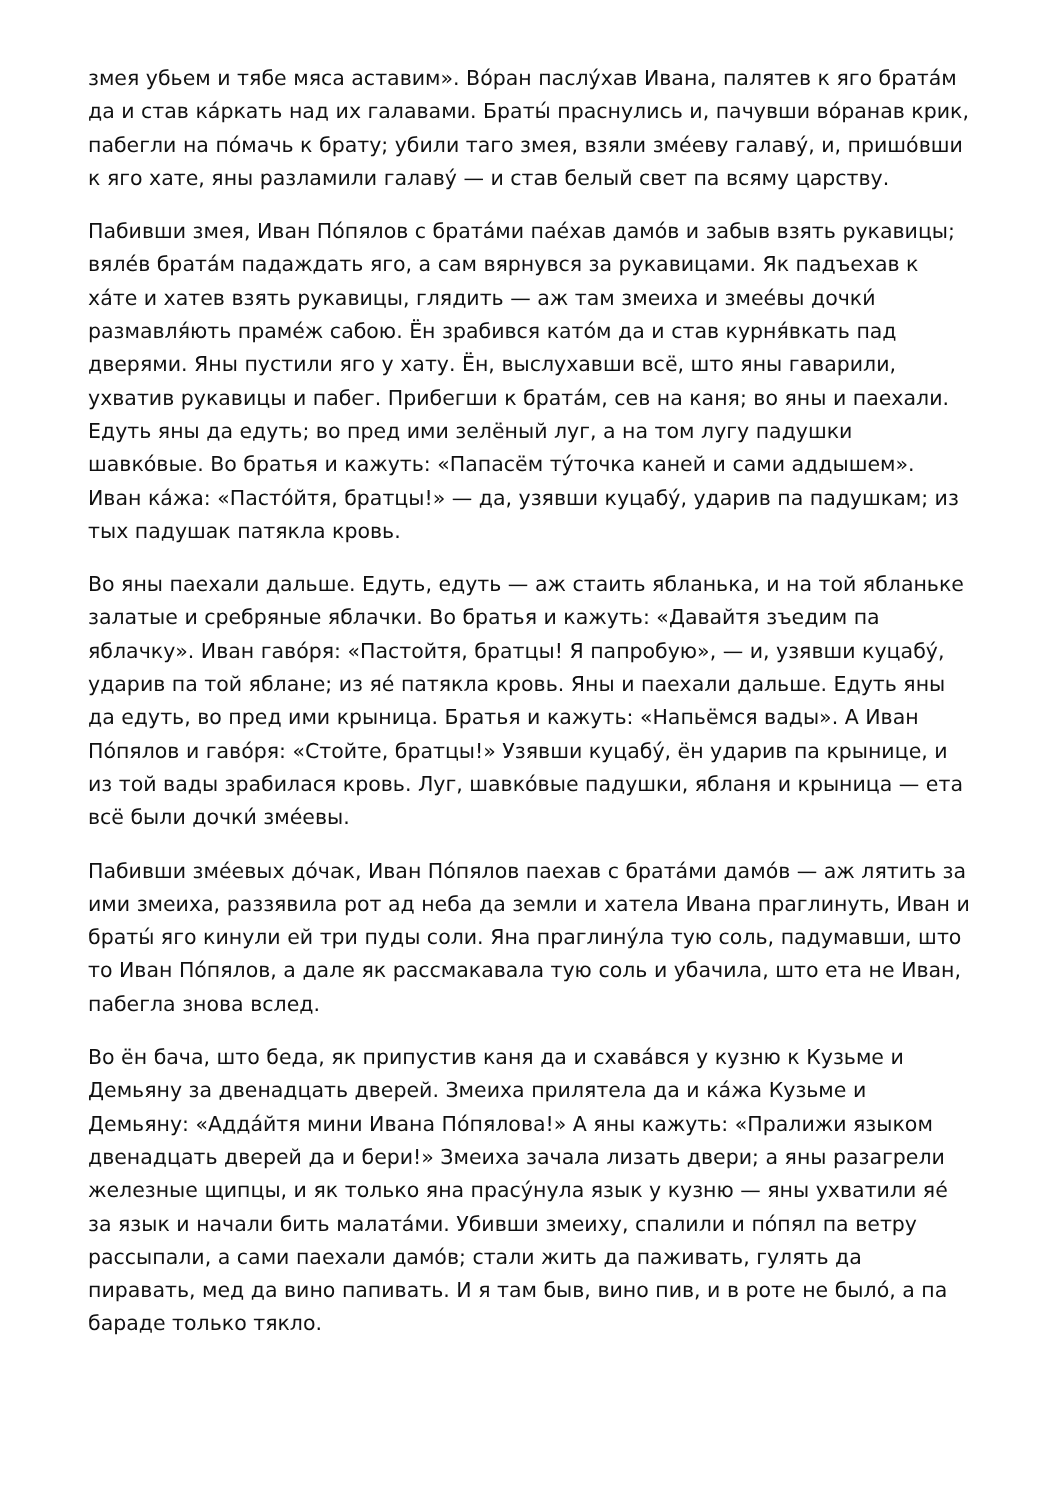змея убьем и тябе мяса аставим». Во́ран паслу́хав Ивана, палятев к яго брата́м да и став ка́ркать над их галавами. Браты́ праснулись и, пачувши во́ранав крик, пабегли на по́мачь к брату; убили таго змея, взяли зме́еву галаву́, и, пришо́вши к яго хате, яны разламили галаву́ — и став белый свет па всяму царству.
Пабивши змея, Иван По́пялов с брата́ми пае́хав дамо́в и забыв взять рукавицы; вяле́в брата́м падаждать яго, а сам вярнувся за рукавицами. Як падъехав к ха́те и хатев взять рукавицы, глядить — аж там змеиха и змее́вы дочки́ размавля́ють праме́ж сабою. Ён зрабився като́м да и став курня́вкать пад дверями. Яны пустили яго у хату. Ён, выслухавши всё, што яны гаварили, ухватив рукавицы и пабег. Прибегши к брата́м, сев на каня; во яны и паехали. Едуть яны да едуть; во пред ими зелёный луг, а на том лугу падушки шавко́вые. Во братья и кажуть: «Папасём ту́точка каней и сами аддышем». Иван ка́жа: «Пасто́йтя, братцы!» — да, узявши куцабу́, ударив па падушкам; из тых падушак патякла кровь.
Во яны паехали дальше. Едуть, едуть — аж стаить ябланька, и на той ябланьке залатые и сребряные яблачки. Во братья и кажуть: «Давайтя зъедим па яблачку». Иван гаво́ря: «Пастойтя, братцы! Я папробую», — и, узявши куцабу́, ударив па той яблане; из яе́ патякла кровь. Яны и паехали дальше. Едуть яны да едуть, во пред ими крыница. Братья и кажуть: «Напьёмся вады». А Иван По́пялов и гаво́ря: «Стойте, братцы!» Узявши куцабу́, ён ударив па крынице, и из той вады зрабилася кровь. Луг, шавко́вые падушки, ябланя и крыница — ета всё были дочки́ зме́евы.
Пабивши зме́евых до́чак, Иван По́пялов паехав с брата́ми дамо́в — аж лятить за ими змеиха, раззявила рот ад неба да земли и хатела Ивана праглинуть, Иван и браты́ яго кинули ей три пуды соли. Яна праглину́ла тую соль, падумавши, што то Иван По́пялов, а дале як рассмакавала тую соль и убачила, што ета не Иван, пабегла знова вслед.
Во ён бача, што беда, як припустив каня да и схава́вся у кузню к Кузьме и Демьяну за двенадцать дверей. Змеиха прилятела да и ка́жа Кузьме и Демьяну: «Адда́йтя мини Ивана По́пялова!» А яны кажуть: «Пралижи языком двенадцать дверей да и бери!» Змеиха зачала лизать двери; а яны разагрели железные щипцы, и як только яна прасу́нула язык у кузню — яны ухватили яе́ за язык и начали бить малата́ми. Убивши змеиху, спалили и по́пял па ветру рассыпали, а сами паехали дамо́в; стали жить да паживать, гулять да пиравать, мед да вино папивать. И я там быв, вино пив, и в роте не было́, а па бараде только тякло.